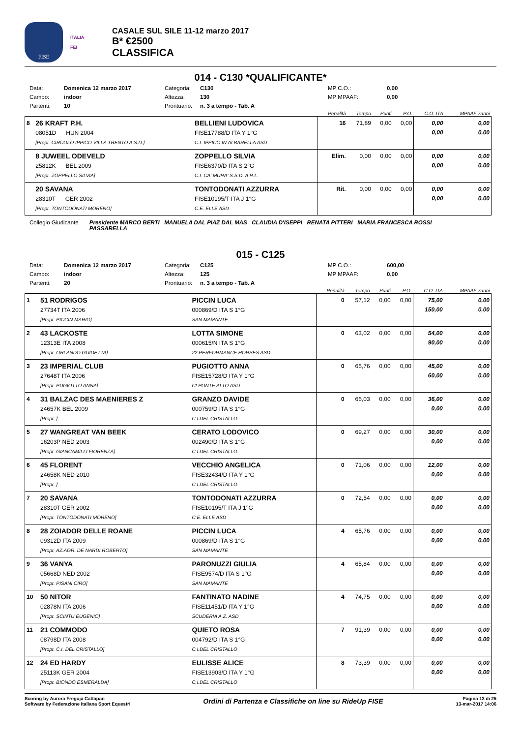FISE
ITALIA
FEI
CASALE SUL SILE 11-12 marzo 2017
B* €2500
CLASSIFICA
014 - C130 *QUALIFICANTE*
Data: Domenica 12 marzo 2017 Categoria: C130 MP C.O.: 0,00 Campo: indoor Altezza: 130 MP MPAAF: 0,00 Partenti: 10 Prontuario: n. 3 a tempo - Tab. A
| | | | Penalità | Tempo | Punti | P.O. | C.O. ITA | MPAAF 7anni |
| --- | --- | --- | --- | --- | --- | --- | --- | --- |
| 8 | 26 KRAFT P.H. 08051D HUN 2004 [Propr. CIRCOLO IPPICO VILLA TRENTO A.S.D.] | BELLIENI LUDOVICA FISE17788/D ITA Y 1°G C.I. IPPICO IN ALBARELLA ASD | 16 | 71,89 | 0,00 | 0,00 | 0,00 0,00 | 0,00 0,00 |
| | 8 JUWEEL ODEVELD 25812K BEL 2009 [Propr. ZOPPELLO SILVIA] | ZOPPELLO SILVIA FISE6370/D ITA S 2°G C.I. CA' MURA' S.S.D. A R.L. | Elim. | 0,00 | 0,00 | 0,00 | 0,00 0,00 | 0,00 0,00 |
| | 20 SAVANA 28310T GER 2002 [Propr. TONTODONATI MORENO] | TONTODONATI AZZURRA FISE10195/T ITA J 1°G C.E. ELLE ASD | Rit. | 0,00 | 0,00 | 0,00 | 0,00 0,00 | 0,00 0,00 |
Collegio Giudicante Presidente MARCO BERTI MANUELA DAL PIAZ DAL MAS CLAUDIA D'ISEPPI RENATA PITTERI MARIA FRANCESCA ROSSI PASSARELLA
015 - C125
Data: Domenica 12 marzo 2017 Categoria: C125 MP C.O.: 600,00 Campo: indoor Altezza: 125 MP MPAAF: 0,00 Partenti: 20 Prontuario: n. 3 a tempo - Tab. A
| | | | Penalità | Tempo | Punti | P.O. | C.O. ITA | MPAAF 7anni |
| --- | --- | --- | --- | --- | --- | --- | --- | --- |
| 1 | 51 RODRIGOS 27734T ITA 2006 [Propr. PICCIN MARIO] | PICCIN LUCA 000869/D ITA S 1°G SAN MAMANTE | 0 | 57,12 | 0,00 | 0,00 | 75,00 150,00 | 0,00 0,00 |
| 2 | 43 LACKOSTE 12313E ITA 2008 [Propr. ORLANDO GUIDETTA] | LOTTA SIMONE 000615/N ITA S 1°G 22 PERFORMANCE HORSES ASD | 0 | 63,02 | 0,00 | 0,00 | 54,00 90,00 | 0,00 0,00 |
| 3 | 23 IMPERIAL CLUB 27648T ITA 2006 [Propr. PUGIOTTO ANNA] | PUGIOTTO ANNA FISE15728/D ITA Y 1°G CI PONTE ALTO ASD | 0 | 65,76 | 0,00 | 0,00 | 45,00 60,00 | 0,00 0,00 |
| 4 | 31 BALZAC DES MAENIERES Z 24657K BEL 2009 [Propr. ] | GRANZO DAVIDE 000759/D ITA S 1°G C.I.DEL CRISTALLO | 0 | 66,03 | 0,00 | 0,00 | 36,00 0,00 | 0,00 0,00 |
| 5 | 27 WANGREAT VAN BEEK 16203P NED 2003 [Propr. GIANCAMILLI FIORENZA] | CERATO LODOVICO 002490/D ITA S 1°G C.I.DEL CRISTALLO | 0 | 69,27 | 0,00 | 0,00 | 30,00 0,00 | 0,00 0,00 |
| 6 | 45 FLORENT 24658K NED 2010 [Propr. ] | VECCHIO ANGELICA FISE32434/D ITA Y 1°G C.I.DEL CRISTALLO | 0 | 71,06 | 0,00 | 0,00 | 12,00 0,00 | 0,00 0,00 |
| 7 | 20 SAVANA 28310T GER 2002 [Propr. TONTODONATI MORENO] | TONTODONATI AZZURRA FISE10195/T ITA J 1°G C.E. ELLE ASD | 0 | 72,54 | 0,00 | 0,00 | 0,00 0,00 | 0,00 0,00 |
| 8 | 28 ZOIADOR DELLE ROANE 09312D ITA 2009 [Propr. AZ.AGR. DE NARDI ROBERTO] | PICCIN LUCA 000869/D ITA S 1°G SAN MAMANTE | 4 | 65,76 | 0,00 | 0,00 | 0,00 0,00 | 0,00 0,00 |
| 9 | 36 VANYA 05668D NED 2002 [Propr. PISANI CIRO] | PARONUZZI GIULIA FISE9574/D ITA S 1°G SAN MAMANTE | 4 | 65,84 | 0,00 | 0,00 | 0,00 0,00 | 0,00 0,00 |
| 10 | 50 NITOR 02878N ITA 2006 [Propr. SCINTU EUGENIO] | FANTINATO NADINE FISE11451/D ITA Y 1°G SCUDERIA A.Z. ASD | 4 | 74,75 | 0,00 | 0,00 | 0,00 0,00 | 0,00 0,00 |
| 11 | 21 COMMODO 08798D ITA 2008 [Propr. C.I. DEL CRISTALLO] | QUIETO ROSA 004792/D ITA S 1°G C.I.DEL CRISTALLO | 7 | 91,39 | 0,00 | 0,00 | 0,00 0,00 | 0,00 0,00 |
| 12 | 24 ED HARDY 25113K GER 2004 [Propr. BIONDO ESMERALDA] | EULISSE ALICE FISE13903/D ITA Y 1°G C.I.DEL CRISTALLO | 8 | 73,39 | 0,00 | 0,00 | 0,00 0,00 | 0,00 0,00 |
Scoring by Aurora Freguja Cattapan
Software by Federazione Italiana Sport Equestri
Ordini di Partenza e Classifiche on line su RideUp FISE
Pagina 13 di 25
13-mar-2017 14:06